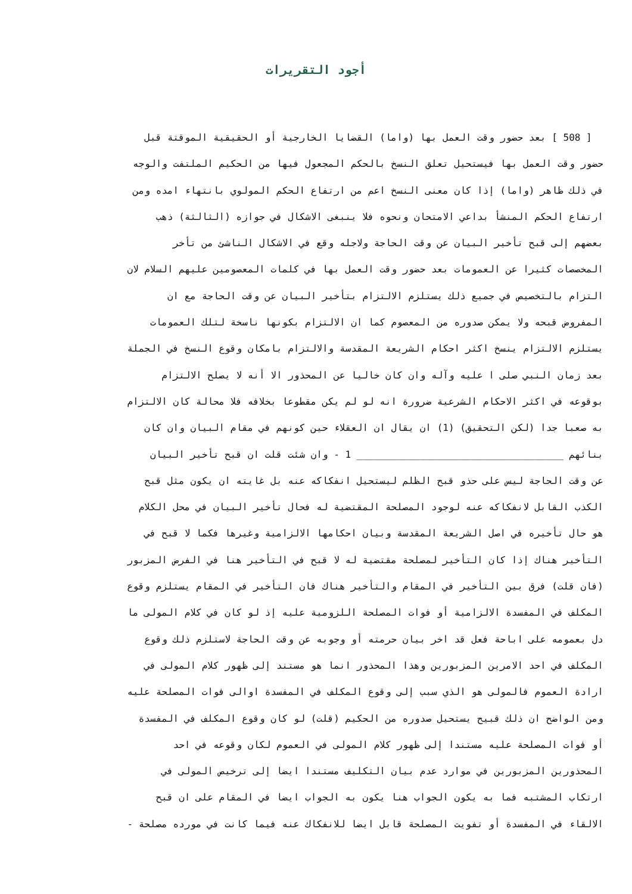أجود التقريرات
[ 508 ] بعد حضور وقت العمل بها (واما) القضايا الخارجية أو الحقيقية الموقتة قبل
حضور وقت العمل بها فيستحيل تعلق النسخ بالحكم المجعول فيها من الحكيم الملتفت والوجه
في ذلك ظاهر (واما) إذا كان معنى النسخ اعم من ارتفاع الحكم المولوي بانتهاء امده ومن
ارتفاع الحكم المنشأ بداعي الامتحان ونحوه فلا ينبغى الاشكال في جوازه (الثالثة) ذهب
بعضهم إلى قبح تأخير البيان عن وقت الحاجة ولاجله وقع في الاشكال الناشئ من تأخر
المخصصات كثيرا عن العمومات بعد حضور وقت العمل بها في كلمات المعصومين عليهم السلام لان
التزام بالتخصيص في جميع ذلك يستلزم الالتزام بتأخير البيان عن وقت الحاجة مع ان
المفروض قبحه ولا يمكن صدوره من المعصوم كما ان الالتزام بكونها ناسخة لتلك العمومات
يستلزم الالتزام ينسخ اكثر احكام الشريعة المقدسة والالتزام بامكان وقوع النسخ في الجملة
بعد زمان النبي صلى ا عليه وآله وان كان خاليا عن المحذور الا أنه لا يصلح الالتزام
بوقوعه في اكثر الاحكام الشرعية ضرورة انه لو لم يكن مقطوعا بخلافه فلا محالة كان الالتزام
به صعبا جدا (لكن التحقيق) (1) ان يقال ان العقلاء حين كونهم في مقام البيان وان كان
بنائهم ____________________________________ 1 - وان شئت قلت ان قبح تأخير البيان
عن وقت الحاجة ليس على حذو قبح الظلم ليستحيل انفكاكه عنه بل غايته ان يكون مثل قبح
الكذب القابل لانفكاكه عنه لوجود المصلحة المقتضية له فحال تأخير البيان في محل الكلام
هو حال تأخيره في اصل الشريعة المقدسة وبيان احكامها الالزامية وغيرها فكما لا قبح في
التأخير هناك إذا كان التأخير لمصلحة مقتضية له لا قبح في التأخير هنا في الفرض المزبور
(فان قلت) فرق بين التأخير في المقام والتأخير هناك فان التأخير في المقام يستلزم وقوع
المكلف في المفسدة الالزامية أو فوات المصلحة اللزومية عليه إذ لو كان في كلام المولى ما
دل بعمومه على اباحة فعل قد اخر بيان حرمته أو وجوبه عن وقت الحاجة لاستلزم ذلك وقوع
المكلف في احد الامرين المزبورين وهذا المحذور انما هو مستند إلى ظهور كلام المولى في
ارادة العموم فالمولى هو الذي سبب إلى وقوع المكلف في المفسدة اوالى فوات المصلحة عليه
ومن الواضح ان ذلك قبيح يستحيل صدوره من الحكيم (قلت) لو كان وقوع المكلف في المفسدة
أو فوات المصلحة عليه مستندا إلى ظهور كلام المولى في العموم لكان وقوعه في احد
المحذورين المزبورين في موارد عدم بيان التكليف مستندا ايضا إلى ترخيص المولى في
ارتكاب المشتبه فما به يكون الجواب هنا يكون به الجواب ايضا في المقام على ان قبح
الالقاء في المفسدة أو تفويت المصلحة قابل ايضا للانفكاك عنه فيما كانت في مورده مصلحة -